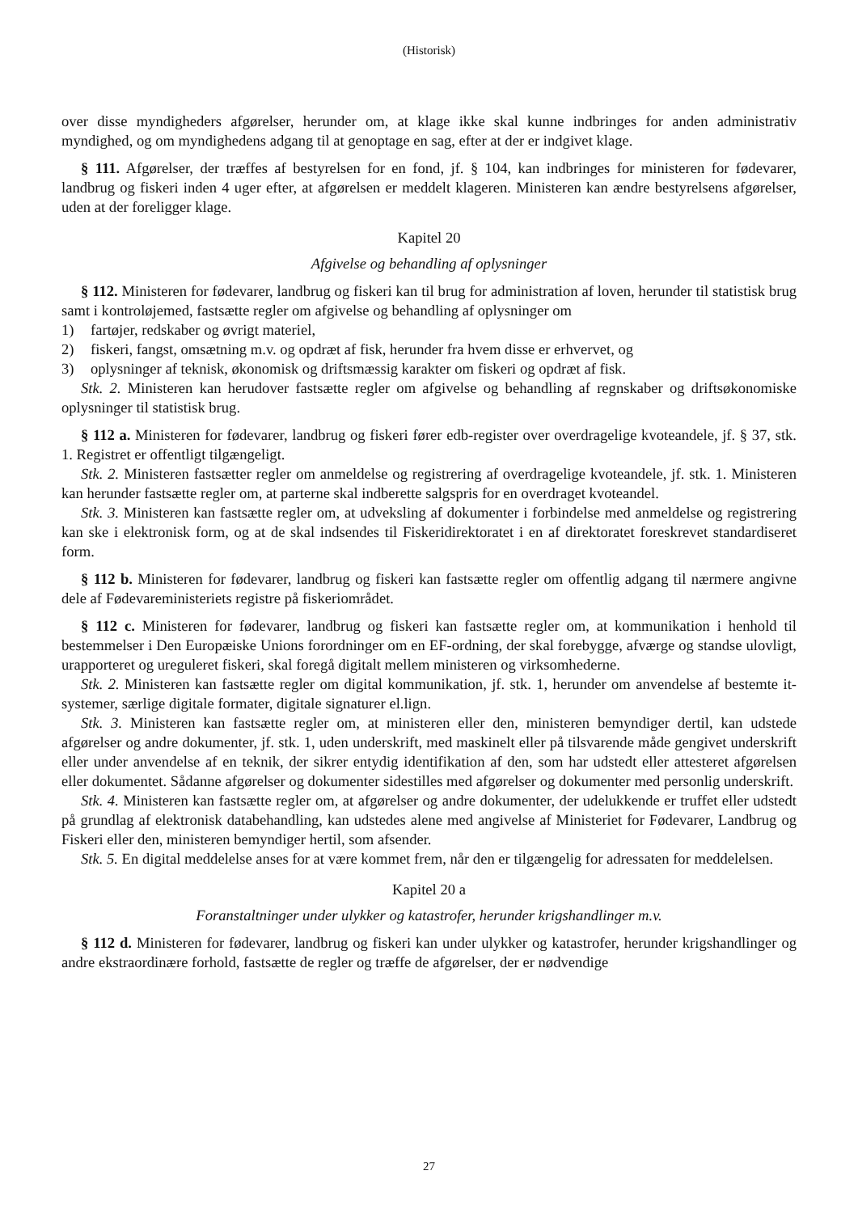(Historisk)
over disse myndigheders afgørelser, herunder om, at klage ikke skal kunne indbringes for anden administrativ myndighed, og om myndighedens adgang til at genoptage en sag, efter at der er indgivet klage.
§ 111. Afgørelser, der træffes af bestyrelsen for en fond, jf. § 104, kan indbringes for ministeren for fødevarer, landbrug og fiskeri inden 4 uger efter, at afgørelsen er meddelt klageren. Ministeren kan ændre bestyrelsens afgørelser, uden at der foreligger klage.
Kapitel 20
Afgivelse og behandling af oplysninger
§ 112. Ministeren for fødevarer, landbrug og fiskeri kan til brug for administration af loven, herunder til statistisk brug samt i kontroløjemed, fastsætte regler om afgivelse og behandling af oplysninger om
1) fartøjer, redskaber og øvrigt materiel,
2) fiskeri, fangst, omsætning m.v. og opdræt af fisk, herunder fra hvem disse er erhvervet, og
3) oplysninger af teknisk, økonomisk og driftsmæssig karakter om fiskeri og opdræt af fisk.
Stk. 2. Ministeren kan herudover fastsætte regler om afgivelse og behandling af regnskaber og driftsøkonomiske oplysninger til statistisk brug.
§ 112 a. Ministeren for fødevarer, landbrug og fiskeri fører edb-register over overdragelige kvoteandele, jf. § 37, stk. 1. Registret er offentligt tilgængeligt.
Stk. 2. Ministeren fastsætter regler om anmeldelse og registrering af overdragelige kvoteandele, jf. stk. 1. Ministeren kan herunder fastsætte regler om, at parterne skal indberette salgspris for en overdraget kvoteandel.
Stk. 3. Ministeren kan fastsætte regler om, at udveksling af dokumenter i forbindelse med anmeldelse og registrering kan ske i elektronisk form, og at de skal indsendes til Fiskeridirektoratet i en af direktoratet foreskrevet standardiseret form.
§ 112 b. Ministeren for fødevarer, landbrug og fiskeri kan fastsætte regler om offentlig adgang til nærmere angivne dele af Fødevareministeriets registre på fiskeriområdet.
§ 112 c. Ministeren for fødevarer, landbrug og fiskeri kan fastsætte regler om, at kommunikation i henhold til bestemmelser i Den Europæiske Unions forordninger om en EF-ordning, der skal forebygge, afværge og standse ulovligt, urapporteret og ureguleret fiskeri, skal foregå digitalt mellem ministeren og virksomhederne.
Stk. 2. Ministeren kan fastsætte regler om digital kommunikation, jf. stk. 1, herunder om anvendelse af bestemte it-systemer, særlige digitale formater, digitale signaturer el.lign.
Stk. 3. Ministeren kan fastsætte regler om, at ministeren eller den, ministeren bemyndiger dertil, kan udstede afgørelser og andre dokumenter, jf. stk. 1, uden underskrift, med maskinelt eller på tilsvarende måde gengivet underskrift eller under anvendelse af en teknik, der sikrer entydig identifikation af den, som har udstedt eller attesteret afgørelsen eller dokumentet. Sådanne afgørelser og dokumenter sidestilles med afgørelser og dokumenter med personlig underskrift.
Stk. 4. Ministeren kan fastsætte regler om, at afgørelser og andre dokumenter, der udelukkende er truffet eller udstedt på grundlag af elektronisk databehandling, kan udstedes alene med angivelse af Ministeriet for Fødevarer, Landbrug og Fiskeri eller den, ministeren bemyndiger hertil, som afsender.
Stk. 5. En digital meddelelse anses for at være kommet frem, når den er tilgængelig for adressaten for meddelelsen.
Kapitel 20 a
Foranstaltninger under ulykker og katastrofer, herunder krigshandlinger m.v.
§ 112 d. Ministeren for fødevarer, landbrug og fiskeri kan under ulykker og katastrofer, herunder krigshandlinger og andre ekstraordinære forhold, fastsætte de regler og træffe de afgørelser, der er nødvendige
27